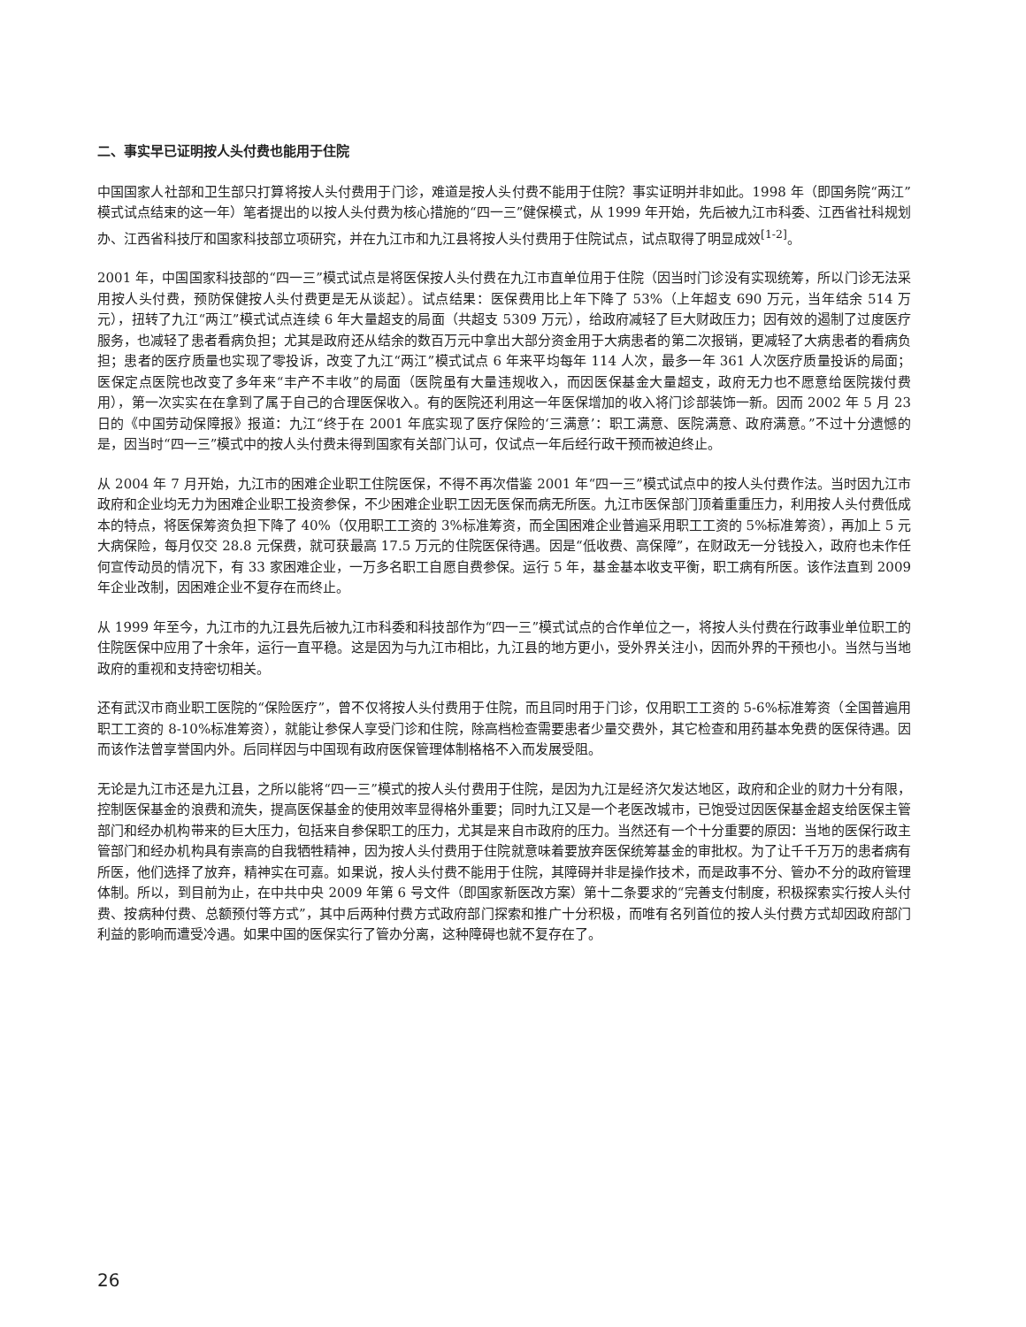二、事实早已证明按人头付费也能用于住院
中国国家人社部和卫生部只打算将按人头付费用于门诊，难道是按人头付费不能用于住院？事实证明并非如此。1998 年（即国务院“两江”模式试点结束的这一年）笔者提出的以按人头付费为核心措施的“四一三”健保模式，从 1999 年开始，先后被九江市科委、江西省社科规划办、江西省科技厅和国家科技部立项研究，并在九江市和九江县将按人头付费用于住院试点，试点取得了明显成效<sup>[1-2]</sup>。
2001 年，中国国家科技部的“四一三”模式试点是将医保按人头付费在九江市直单位用于住院（因当时门诊没有实现统筹，所以门诊无法采用按人头付费，预防保健按人头付费更是无从谈起）。试点结果：医保费用比上年下降了 53%（上年超支 690 万元，当年结余 514 万元），扭转了九江“两江”模式试点连续 6 年大量超支的局面（共超支 5309 万元），给政府减轻了巨大财政压力；因有效的遏制了过度医疗服务，也减轻了患者看病负担；尤其是政府还从结余的数百万元中拿出大部分资金用于大病患者的第二次报销，更减轻了大病患者的看病负担；患者的医疗质量也实现了零投诉，改变了九江“两江”模式试点 6 年来平均每年 114 人次，最多一年 361 人次医疗质量投诉的局面；医保定点医院也改变了多年来“丰产不丰收”的局面（医院虽有大量违规收入，而因医保基金大量超支，政府无力也不愿意给医院拨付费用），第一次实实在在拿到了属于自己的合理医保收入。有的医院还利用这一年医保增加的收入将门诊部装饰一新。因而 2002 年 5 月 23 日的《中国劳动保障报》报道：九江“终于在 2001 年底实现了医疗保险的‘三满意’：职工满意、医院满意、政府满意。”不过十分遗憾的是，因当时“四一三”模式中的按人头付费未得到国家有关部门认可，仅试点一年后经行政干预而被迫终止。
从 2004 年 7 月开始，九江市的困难企业职工住院医保，不得不再次借鉴 2001 年“四一三”模式试点中的按人头付费作法。当时因九江市政府和企业均无力为困难企业职工投资参保，不少困难企业职工因无医保而病无所医。九江市医保部门顶着重重压力，利用按人头付费低成本的特点，将医保筹资负担下降了 40%（仅用职工工资的 3%标准筹资，而全国困难企业普遍采用职工工资的 5%标准筹资），再加上 5 元大病保险，每月仅交 28.8 元保费，就可获最高 17.5 万元的住院医保待遇。因是“低收费、高保障”，在财政无一分钱投入，政府也未作任何宣传动员的情况下，有 33 家困难企业，一万多名职工自愿自费参保。运行 5 年，基金基本收支平衡，职工病有所医。该作法直到 2009 年企业改制，因困难企业不复存在而终止。
从 1999 年至今，九江市的九江县先后被九江市科委和科技部作为“四一三”模式试点的合作单位之一，将按人头付费在行政事业单位职工的住院医保中应用了十余年，运行一直平稳。这是因为与九江市相比，九江县的地方更小，受外界关注小，因而外界的干预也小。当然与当地政府的重视和支持密切相关。
还有武汉市商业职工医院的“保险医疗”，曾不仅将按人头付费用于住院，而且同时用于门诊，仅用职工工资的 5-6%标准筹资（全国普遍用职工工资的 8-10%标准筹资），就能让参保人享受门诊和住院，除高档检查需要患者少量交费外，其它检查和用药基本免费的医保待遇。因而该作法曾享誉国内外。后同样因与中国现有政府医保管理体制格格不入而发展受阻。
无论是九江市还是九江县，之所以能将“四一三”模式的按人头付费用于住院，是因为九江是经济欠发达地区，政府和企业的财力十分有限，控制医保基金的浪费和流失，提高医保基金的使用效率显得格外重要；同时九江又是一个老医改城市，已饱受过因医保基金超支给医保主管部门和经办机构带来的巨大压力，包括来自参保职工的压力，尤其是来自市政府的压力。当然还有一个十分重要的原因：当地的医保行政主管部门和经办机构具有崇高的自我牺牲精神，因为按人头付费用于住院就意味着要放弃医保统筹基金的审批权。为了让千千万万的患者病有所医，他们选择了放弃，精神实在可嘉。如果说，按人头付费不能用于住院，其障碍并非是操作技术，而是政事不分、管办不分的政府管理体制。所以，到目前为止，在中共中央 2009 年第 6 号文件（即国家新医改方案）第十二条要求的“完善支付制度，积极探索实行按人头付费、按病种付费、总额预付等方式”，其中后两种付费方式政府部门探索和推广十分积极，而唯有名列首位的按人头付费方式却因政府部门利益的影响而遭受冷遇。如果中国的医保实行了管办分离，这种障碍也就不复存在了。
26